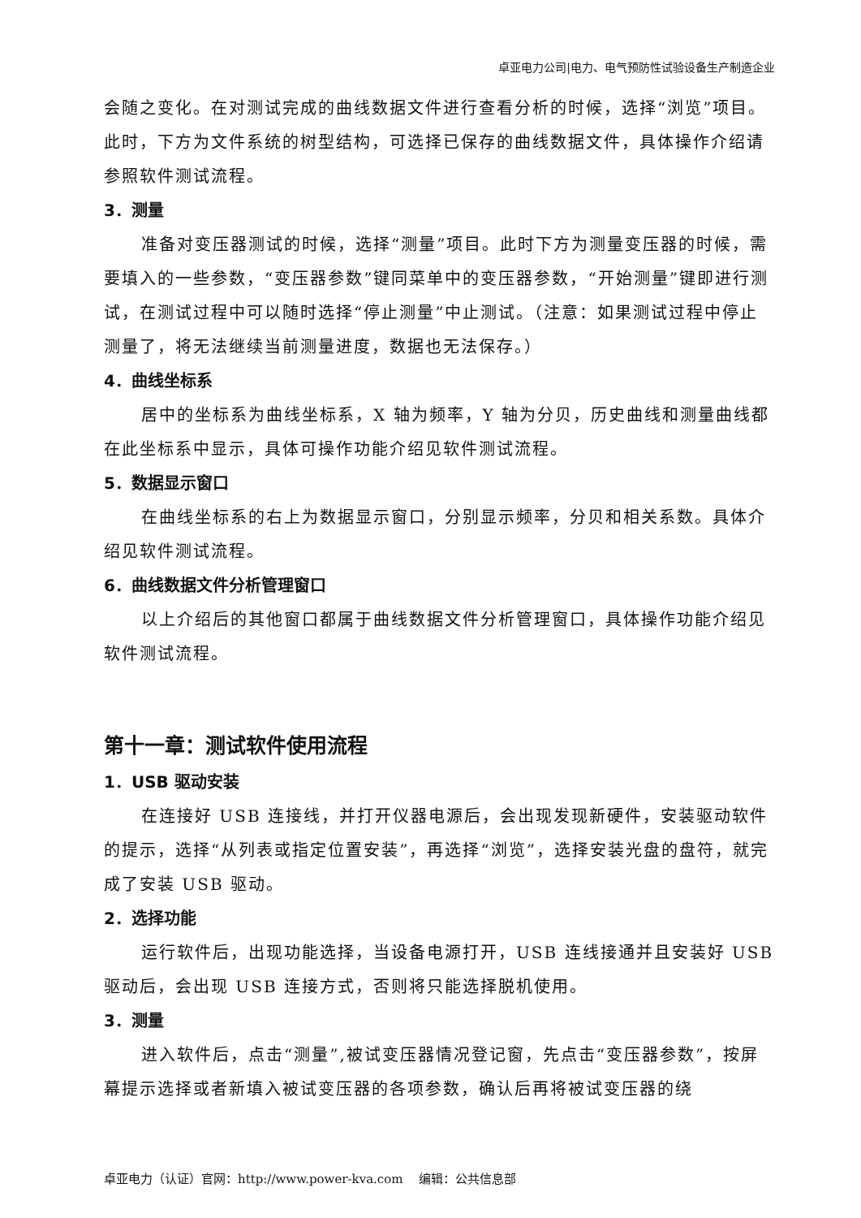卓亚电力公司|电力、电气预防性试验设备生产制造企业
会随之变化。在对测试完成的曲线数据文件进行查看分析的时候，选择“浏览”项目。此时，下方为文件系统的树型结构，可选择已保存的曲线数据文件，具体操作介绍请参照软件测试流程。
3．测量
准备对变压器测试的时候，选择“测量”项目。此时下方为测量变压器的时候，需要填入的一些参数，“变压器参数”键同菜单中的变压器参数，“开始测量”键即进行测试，在测试过程中可以随时选择“停止测量”中止测试。（注意：如果测试过程中停止测量了，将无法继续当前测量进度，数据也无法保存。）
4．曲线坐标系
居中的坐标系为曲线坐标系，X 轴为频率，Y 轴为分贝，历史曲线和测量曲线都在此坐标系中显示，具体可操作功能介绍见软件测试流程。
5．数据显示窗口
在曲线坐标系的右上为数据显示窗口，分别显示频率，分贝和相关系数。具体介绍见软件测试流程。
6．曲线数据文件分析管理窗口
以上介绍后的其他窗口都属于曲线数据文件分析管理窗口，具体操作功能介绍见软件测试流程。
第十一章：测试软件使用流程
1．USB 驱动安装
在连接好 USB 连接线，并打开仪器电源后，会出现发现新硬件，安装驱动软件的提示，选择“从列表或指定位置安装”，再选择“浏览”，选择安装光盘的盘符，就完成了安装 USB 驱动。
2．选择功能
运行软件后，出现功能选择，当设备电源打开，USB 连线接通并且安装好 USB 驱动后，会出现 USB 连接方式，否则将只能选择脱机使用。
3．测量
进入软件后，点击“测量”,被试变压器情况登记窗，先点击“变压器参数”，按屏幕提示选择或者新填入被试变压器的各项参数，确认后再将被试变压器的绕
卓亚电力（认证）官网：http://www.power-kva.com 编辑：公共信息部